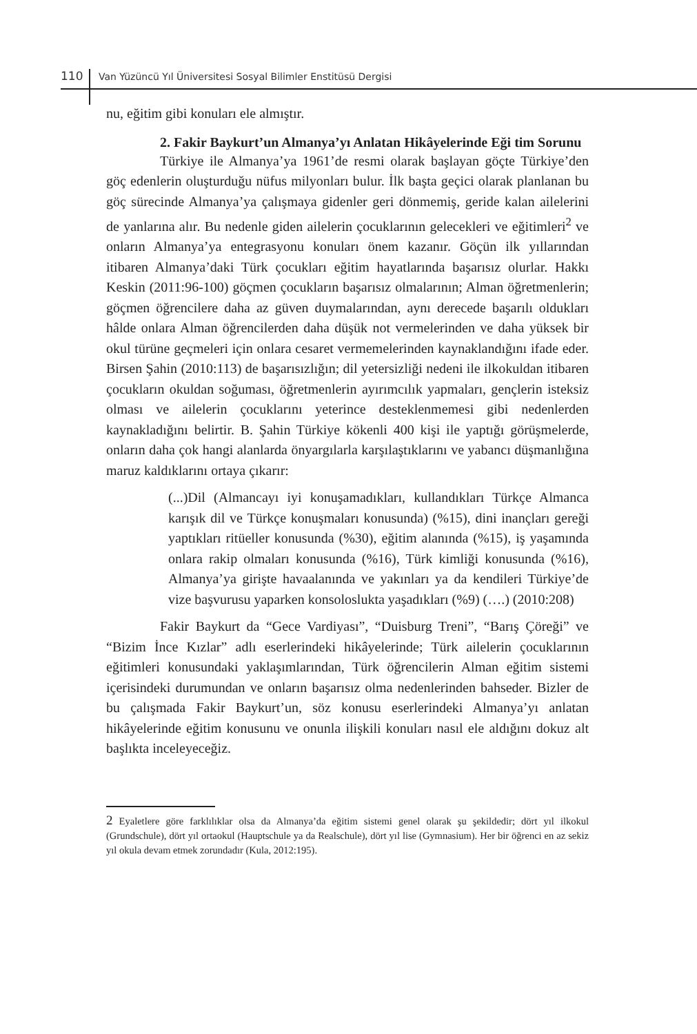110 Van Yüzüncü Yıl Üniversitesi Sosyal Bilimler Enstitüsü Dergisi
nu, eğitim gibi konuları ele almıştır.
2. Fakir Baykurt’un Almanya’yı Anlatan Hikâyelerinde Eği tim Sorunu
Türkiye ile Almanya’ya 1961’de resmi olarak başlayan göçte Türkiye’den göç edenlerin oluşturduğu nüfus milyonları bulur. İlk başta geçici olarak planlanan bu göç sürecinde Almanya’ya çalışmaya gidenler geri dönmemiş, geride kalan ailelerini de yanlarına alır. Bu nedenle giden ailelerin çocuklarının gelecekleri ve eğitimleri<sup>2</sup> ve onların Almanya’ya entegrasyonu konuları önem kazanır. Göçün ilk yıllarından itibaren Almanya’daki Türk çocukları eğitim hayatlarında başarısız olurlar. Hakkı Keskin (2011:96-100) göçmen çocukların başarısız olmalarının; Alman öğretmenlerin; göçmen öğrencilere daha az güven duymalarından, aynı derecede başarılı oldukları hâlde onlara Alman öğrencilerden daha düşük not vermelerinden ve daha yüksek bir okul türüne geçmeleri için onlara cesaret vermemelerinden kaynaklandığını ifade eder. Birsen Şahin (2010:113) de başarısızlığın; dil yetersizliği nedeni ile ilkokuldan itibaren çocukların okuldan soğuması, öğretmenlerin ayırımcılık yapmaları, gençlerin isteksiz olması ve ailelerin çocuklarını yeterince desteklenmemesi gibi nedenlerden kaynakladığını belirtir. B. Şahin Türkiye kökenli 400 kişi ile yaptığı görüşmelerde, onların daha çok hangi alanlarda önyargılarla karşılaştıklarını ve yabancı düşmanlığına maruz kaldıklarını ortaya çıkarır:
(...)Dil (Almancayı iyi konuşamadıkları, kullandıkları Türkçe Almanca karışık dil ve Türkçe konuşmaları konusunda) (%15), dini inançları gereği yaptıkları ritüeller konusunda (%30), eğitim alanında (%15), iş yaşamında onlara rakip olmaları konusunda (%16), Türk kimliği konusunda (%16), Almanya’ya girişte havaalanında ve yakınları ya da kendileri Türkiye’de vize başvurusu yaparken konsoloslukta yaşadıkları (%9) (….) (2010:208)
Fakir Baykurt da “Gece Vardiyası”, “Duisburg Treni”, “Barış Çöreği” ve “Bizim İnce Kızlar” adlı eserlerindeki hikâyelerinde; Türk ailelerin çocuklarının eğitimleri konusundaki yaklaşımlarından, Türk öğrencilerin Alman eğitim sistemi içerisindeki durumundan ve onların başarısız olma nedenlerinden bahseder. Bizler de bu çalışmada Fakir Baykurt’un, söz konusu eserlerindeki Almanya’yı anlatan hikâyelerinde eğitim konusunu ve onunla ilişkili konuları nasıl ele aldığını dokuz alt başlıkta inceleyeceğiz.
2 Eyaletlere göre farklılıklar olsa da Almanya’da eğitim sistemi genel olarak şu şekildedir; dört yıl ilkokul (Grundschule), dört yıl ortaokul (Hauptschule ya da Realschule), dört yıl lise (Gymnasium). Her bir öğrenci en az sekiz yıl okula devam etmek zorundadır (Kula, 2012:195).